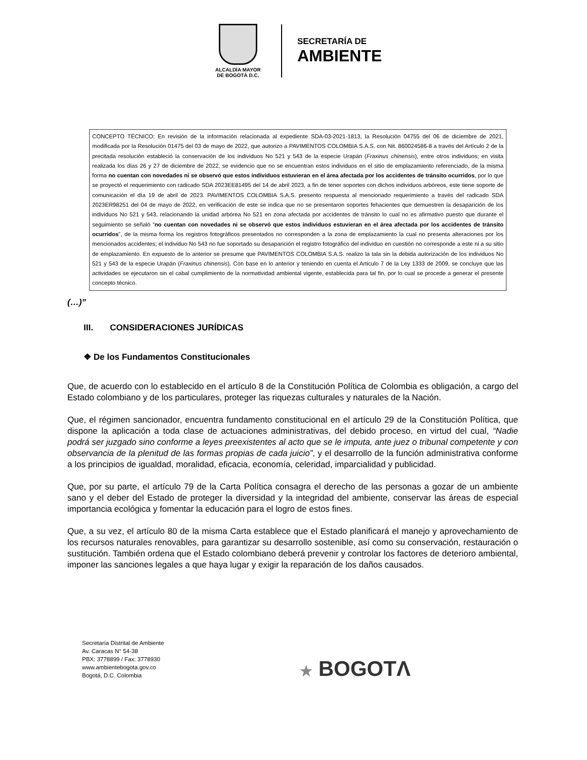ALCALDÍA MAYOR
DE BOGOTÁ D.C.
SECRETARÍA DE
AMBIENTE
CONCEPTO TÉCNICO: En revisión de la información relacionada al expediente SDA-03-2021-1813, la Resolución 04755 del 06 de diciembre de 2021, modificada por la Resolución 01475 del 03 de mayo de 2022, que autorizo a PAVIMENTOS COLOMBIA S.A.S. con Nit. 860024586-8 a través del Artículo 2 de la precitada resolución estableció la conservación de los individuos No 521 y 543 de la especie Urapán (Fraxinus chinensis), entre otros individuos; en visita realizada los días 26 y 27 de diciembre de 2022, se evidencio que no se encuentran estos individuos en el sitio de emplazamiento referenciado, de la misma forma no cuentan con novedades ni se observó que estos individuos estuvieran en el área afectada por los accidentes de tránsito ocurridos, por lo que se proyectó el requerimiento con radicado SDA 2023EE81495 del 14 de abril 2023, a fin de tener soportes con dichos individuos arbóreos, este tiene soporte de comunicación el día 19 de abril de 2023. PAVIMENTOS COLOMBIA S.A.S. presento respuesta al mencionado requerimiento a través del radicado SDA 2023ER98251 del 04 de mayo de 2022, en verificación de este se indica que no se presentaron soportes fehacientes que demuestren la desaparición de los individuos No 521 y 543, relacionando la unidad arbórea No 521 en zona afectada por accidentes de tránsito lo cual no es afirmativo puesto que durante el seguimiento se señaló “no cuentan con novedades ni se observó que estos individuos estuvieran en el área afectada por los accidentes de tránsito ocurridos”, de la misma forma los registros fotográficos presentados no corresponden a la zona de emplazamiento la cual no presenta alteraciones por los mencionados accidentes; el individuo No 543 no fue soportado su desaparición el registro fotográfico del individuo en cuestión no corresponde a este ni a su sitio de emplazamiento. En expuesto de lo anterior se presume que PAVIMENTOS COLOMBIA S.A.S. realizo la tala sin la debida autorización de los individuos No 521 y 543 de la especie Urapán (Fraxinus chinensis). Con base en lo anterior y teniendo en cuenta el Articulo 7 de la Ley 1333 de 2009, se concluye que las actividades se ejecutaron sin el cabal cumplimiento de la normatividad ambiental vigente, establecida para tal fin, por lo cual se procede a generar el presente concepto técnico.
(…)”
III. CONSIDERACIONES JURÍDICAS
❖ De los Fundamentos Constitucionales
Que, de acuerdo con lo establecido en el artículo 8 de la Constitución Política de Colombia es obligación, a cargo del Estado colombiano y de los particulares, proteger las riquezas culturales y naturales de la Nación.
Que, el régimen sancionador, encuentra fundamento constitucional en el artículo 29 de la Constitución Política, que dispone la aplicación a toda clase de actuaciones administrativas, del debido proceso, en virtud del cual, “Nadie podrá ser juzgado sino conforme a leyes preexistentes al acto que se le imputa, ante juez o tribunal competente y con observancia de la plenitud de las formas propias de cada juicio”, y el desarrollo de la función administrativa conforme a los principios de igualdad, moralidad, eficacia, economía, celeridad, imparcialidad y publicidad.
Que, por su parte, el artículo 79 de la Carta Política consagra el derecho de las personas a gozar de un ambiente sano y el deber del Estado de proteger la diversidad y la integridad del ambiente, conservar las áreas de especial importancia ecológica y fomentar la educación para el logro de estos fines.
Que, a su vez, el artículo 80 de la misma Carta establece que el Estado planificará el manejo y aprovechamiento de los recursos naturales renovables, para garantizar su desarrollo sostenible, así como su conservación, restauración o sustitución. También ordena que el Estado colombiano deberá prevenir y controlar los factores de deterioro ambiental, imponer las sanciones legales a que haya lugar y exigir la reparación de los daños causados.
Secretaría Distrital de Ambiente
Av. Caracas N° 54-38
PBX: 3778899 / Fax: 3778930
www.ambientebogota.gov.co
Bogotá, D.C. Colombia
★ BOGOTΛ